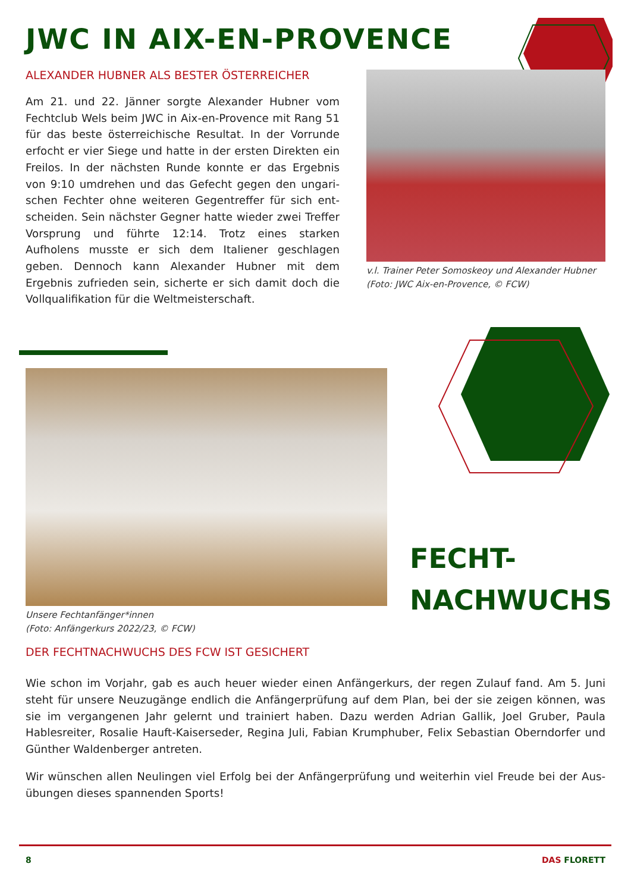JWC IN AIX-EN-PROVENCE
ALEXANDER HUBNER ALS BESTER ÖSTERREICHER
Am 21. und 22. Jänner sorgte Alexander Hubner vom Fechtclub Wels beim JWC in Aix-en-Provence mit Rang 51 für das beste österreichische Resultat. In der Vorrunde erfocht er vier Siege und hatte in der ersten Direkten ein Freilos. In der nächsten Runde konnte er das Ergebnis von 9:10 umdrehen und das Gefecht gegen den ungari­schen Fechter ohne weiteren Gegentreffer für sich ent­scheiden. Sein nächster Gegner hatte wieder zwei Treffer Vorsprung und führte 12:14. Trotz eines starken Aufholens musste er sich dem Italiener geschlagen geben. Den­noch kann Alexander Hubner mit dem Ergebnis zufrieden sein, sicherte er sich damit doch die Vollqualifikation für die Weltmeisterschaft.
v.l. Trainer Peter Somoskeoy und Alexander Hubner
(Foto: JWC Aix-en-Provence, © FCW)
Unsere Fechtanfänger*innen
(Foto: Anfängerkurs 2022/23, © FCW)
FECHT-
NACHWUCHS
DER FECHTNACHWUCHS DES FCW IST GESICHERT
Wie schon im Vorjahr, gab es auch heuer wieder einen Anfängerkurs, der regen Zulauf fand. Am 5. Juni steht für unsere Neuzugänge endlich die Anfängerprüfung auf dem Plan, bei der sie zeigen können, was sie im vergangenen Jahr gelernt und trainiert haben. Dazu werden Adrian Gallik, Joel Gruber, Paula Hablesreiter, Rosalie Hauft-Kaiserseder, Regina Juli, Fabian Krumphuber, Felix Sebastian Oberndorfer und Günther Waldenberger antreten.
Wir wünschen allen Neulingen viel Erfolg bei der Anfängerprüfung und weiterhin viel Freude bei der Aus­übungen dieses spannenden Sports!
8 DAS FLORETT